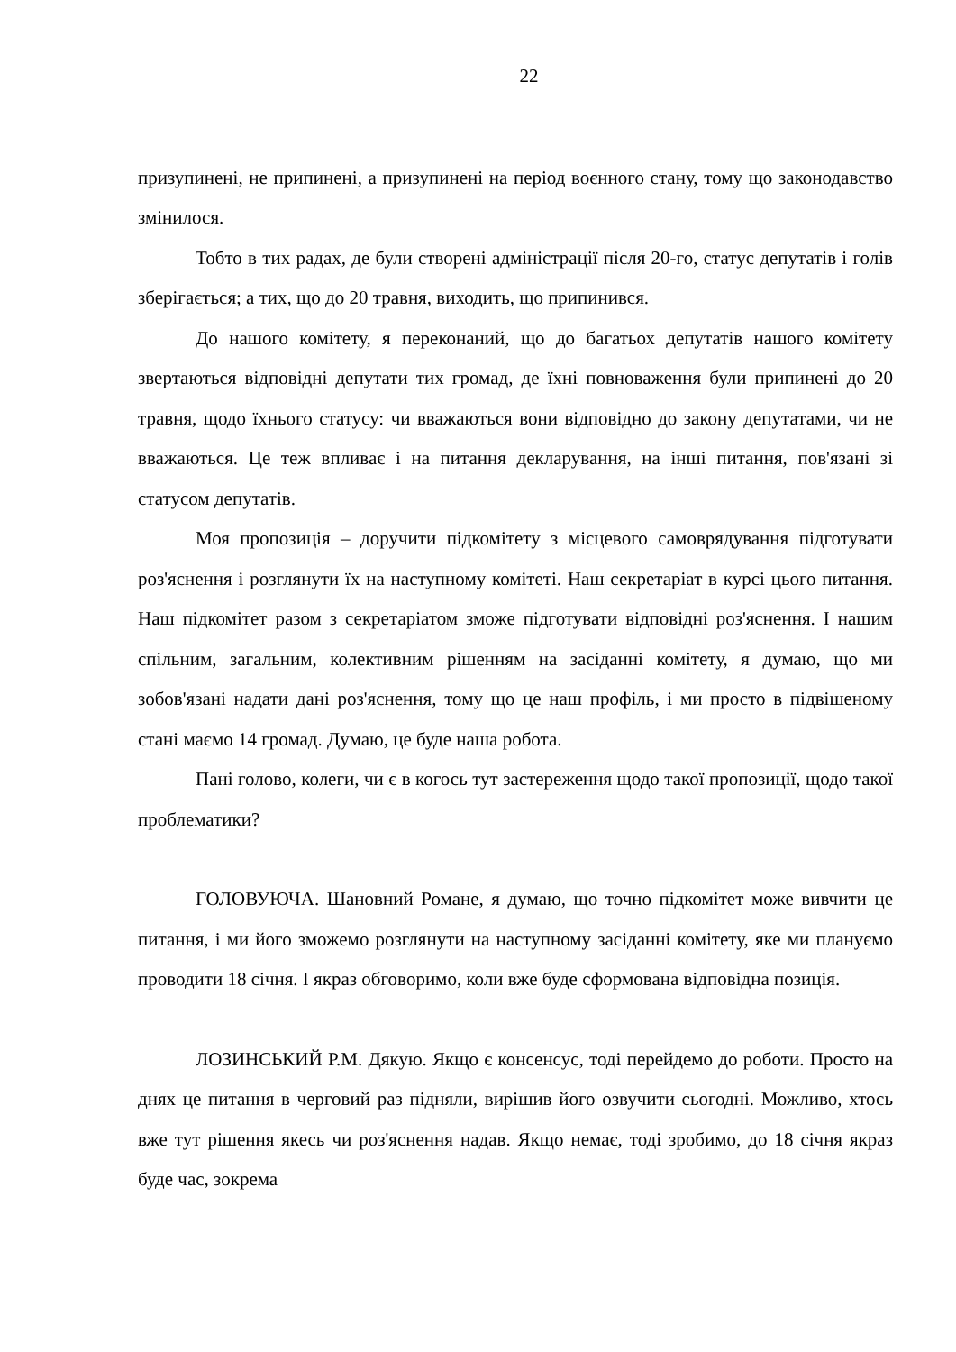22
призупинені, не припинені, а призупинені на період воєнного стану, тому що законодавство змінилося.
Тобто в тих радах, де були створені адміністрації після 20-го, статус депутатів і голів зберігається; а тих, що до 20 травня, виходить, що припинився.
До нашого комітету, я переконаний, що до багатьох депутатів нашого комітету звертаються відповідні депутати тих громад, де їхні повноваження були припинені до 20 травня, щодо їхнього статусу: чи вважаються вони відповідно до закону депутатами, чи не вважаються. Це теж впливає і на питання декларування, на інші питання, пов'язані зі статусом депутатів.
Моя пропозиція – доручити підкомітету з місцевого самоврядування підготувати роз'яснення і розглянути їх на наступному комітеті. Наш секретаріат в курсі цього питання. Наш підкомітет разом з секретаріатом зможе підготувати відповідні роз'яснення. І нашим спільним, загальним, колективним рішенням на засіданні комітету, я думаю, що ми зобов'язані надати дані роз'яснення, тому що це наш профіль, і ми просто в підвішеному стані маємо 14 громад. Думаю, це буде наша робота.
Пані голово, колеги, чи є в когось тут застереження щодо такої пропозиції, щодо такої проблематики?
ГОЛОВУЮЧА. Шановний Романе, я думаю, що точно підкомітет може вивчити це питання, і ми його зможемо розглянути на наступному засіданні комітету, яке ми плануємо проводити 18 січня. І якраз обговоримо, коли вже буде сформована відповідна позиція.
ЛОЗИНСЬКИЙ Р.М. Дякую. Якщо є консенсус, тоді перейдемо до роботи. Просто на днях це питання в черговий раз підняли, вирішив його озвучити сьогодні. Можливо, хтось вже тут рішення якесь чи роз'яснення надав. Якщо немає, тоді зробимо, до 18 січня якраз буде час, зокрема